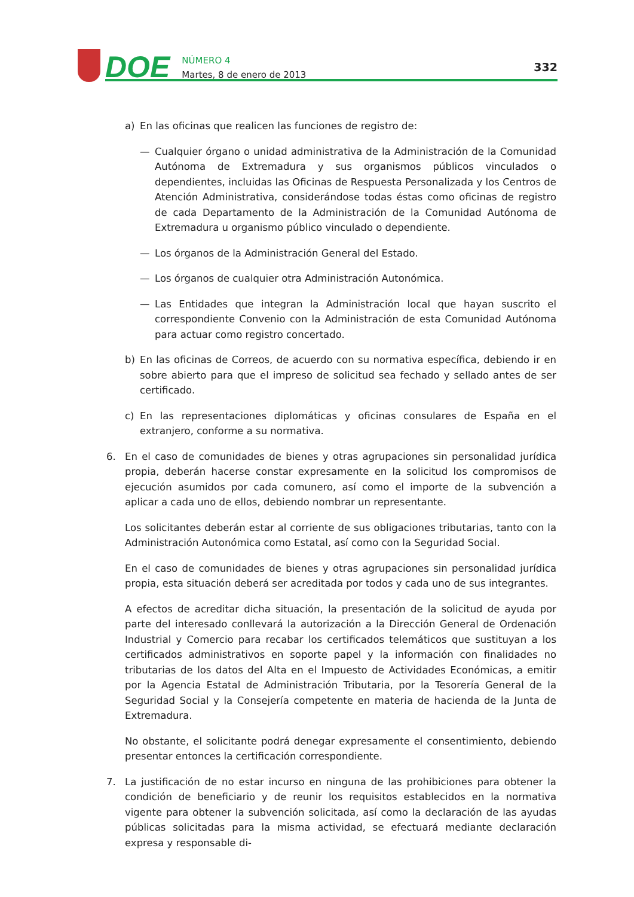DOE
NÚMERO 4
Martes, 8 de enero de 2013
332
a) En las oficinas que realicen las funciones de registro de:
— Cualquier órgano o unidad administrativa de la Administración de la Comunidad Autónoma de Extremadura y sus organismos públicos vinculados o dependientes, incluidas las Oficinas de Respuesta Personalizada y los Centros de Atención Administrativa, considerándose todas éstas como oficinas de registro de cada Departamento de la Administración de la Comunidad Autónoma de Extremadura u organismo público vinculado o dependiente.
— Los órganos de la Administración General del Estado.
— Los órganos de cualquier otra Administración Autonómica.
— Las Entidades que integran la Administración local que hayan suscrito el correspondiente Convenio con la Administración de esta Comunidad Autónoma para actuar como registro concertado.
b) En las oficinas de Correos, de acuerdo con su normativa específica, debiendo ir en sobre abierto para que el impreso de solicitud sea fechado y sellado antes de ser certificado.
c) En las representaciones diplomáticas y oficinas consulares de España en el extranjero, conforme a su normativa.
6. En el caso de comunidades de bienes y otras agrupaciones sin personalidad jurídica propia, deberán hacerse constar expresamente en la solicitud los compromisos de ejecución asumidos por cada comunero, así como el importe de la subvención a aplicar a cada uno de ellos, debiendo nombrar un representante.
Los solicitantes deberán estar al corriente de sus obligaciones tributarias, tanto con la Administración Autonómica como Estatal, así como con la Seguridad Social.
En el caso de comunidades de bienes y otras agrupaciones sin personalidad jurídica propia, esta situación deberá ser acreditada por todos y cada uno de sus integrantes.
A efectos de acreditar dicha situación, la presentación de la solicitud de ayuda por parte del interesado conllevará la autorización a la Dirección General de Ordenación Industrial y Comercio para recabar los certificados telemáticos que sustituyan a los certificados administrativos en soporte papel y la información con finalidades no tributarias de los datos del Alta en el Impuesto de Actividades Económicas, a emitir por la Agencia Estatal de Administración Tributaria, por la Tesorería General de la Seguridad Social y la Consejería competente en materia de hacienda de la Junta de Extremadura.
No obstante, el solicitante podrá denegar expresamente el consentimiento, debiendo presentar entonces la certificación correspondiente.
7. La justificación de no estar incurso en ninguna de las prohibiciones para obtener la condición de beneficiario y de reunir los requisitos establecidos en la normativa vigente para obtener la subvención solicitada, así como la declaración de las ayudas públicas solicitadas para la misma actividad, se efectuará mediante declaración expresa y responsable di-